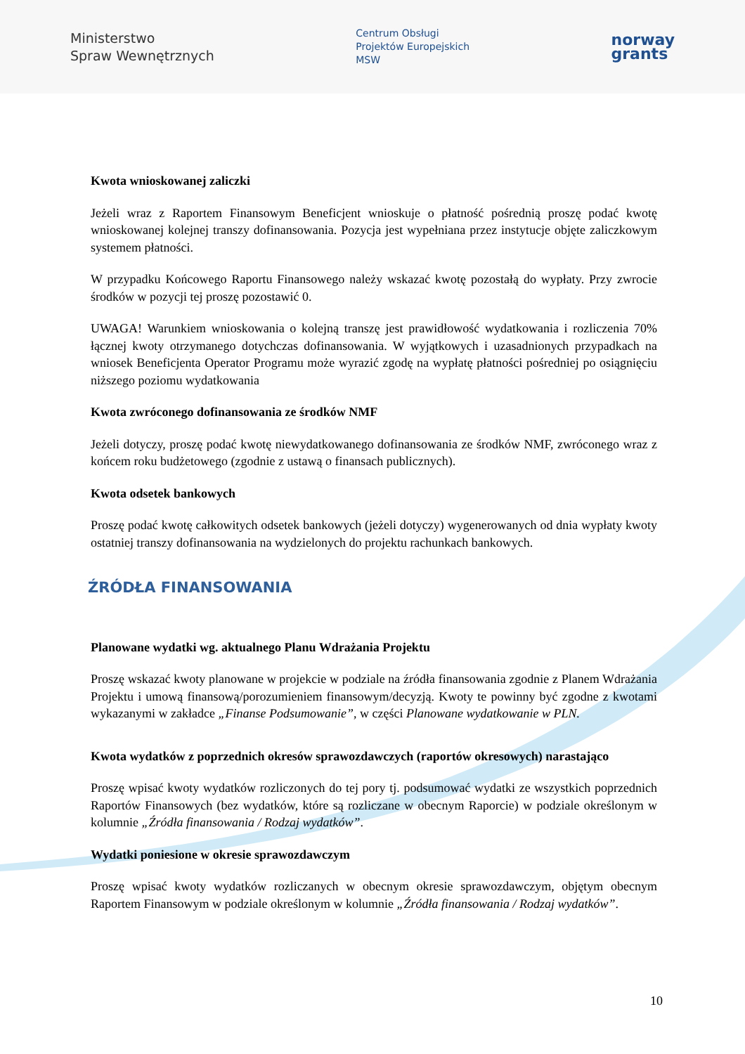Ministerstwo
Spraw Wewnętrznych
Centrum Obsługi
Projektów Europejskich
MSW
norway
grants
Kwota wnioskowanej zaliczki
Jeżeli wraz z Raportem Finansowym Beneficjent wnioskuje o płatność pośrednią proszę podać kwotę wnioskowanej kolejnej transzy dofinansowania. Pozycja jest wypełniana przez instytucje objęte zaliczkowym systemem płatności.
W przypadku Końcowego Raportu Finansowego należy wskazać kwotę pozostałą do wypłaty. Przy zwrocie środków w pozycji tej proszę pozostawić 0.
UWAGA! Warunkiem wnioskowania o kolejną transzę jest prawidłowość wydatkowania i rozliczenia 70% łącznej kwoty otrzymanego dotychczas dofinansowania. W wyjątkowych i uzasadnionych przypadkach na wniosek Beneficjenta Operator Programu może wyrazić zgodę na wypłatę płatności pośredniej po osiągnięciu niższego poziomu wydatkowania
Kwota zwróconego dofinansowania ze środków NMF
Jeżeli dotyczy, proszę podać kwotę niewydatkowanego dofinansowania ze środków NMF, zwróconego wraz z końcem roku budżetowego (zgodnie z ustawą o finansach publicznych).
Kwota odsetek bankowych
Proszę podać kwotę całkowitych odsetek bankowych (jeżeli dotyczy) wygenerowanych od dnia wypłaty kwoty ostatniej transzy dofinansowania na wydzielonych do projektu rachunkach bankowych.
ŹRÓDŁA FINANSOWANIA
Planowane wydatki wg. aktualnego Planu Wdrażania Projektu
Proszę wskazać kwoty planowane w projekcie w podziale na źródła finansowania zgodnie z Planem Wdrażania Projektu i umową finansową/porozumieniem finansowym/decyzją. Kwoty te powinny być zgodne z kwotami wykazanymi w zakładce „Finanse Podsumowanie”, w części Planowane wydatkowanie w PLN.
Kwota wydatków z poprzednich okresów sprawozdawczych (raportów okresowych) narastająco
Proszę wpisać kwoty wydatków rozliczonych do tej pory tj. podsumować wydatki ze wszystkich poprzednich Raportów Finansowych (bez wydatków, które są rozliczane w obecnym Raporcie) w podziale określonym w kolumnie „Źródła finansowania / Rodzaj wydatków”.
Wydatki poniesione w okresie sprawozdawczym
Proszę wpisać kwoty wydatków rozliczanych w obecnym okresie sprawozdawczym, objętym obecnym Raportem Finansowym w podziale określonym w kolumnie „Źródła finansowania / Rodzaj wydatków”.
10